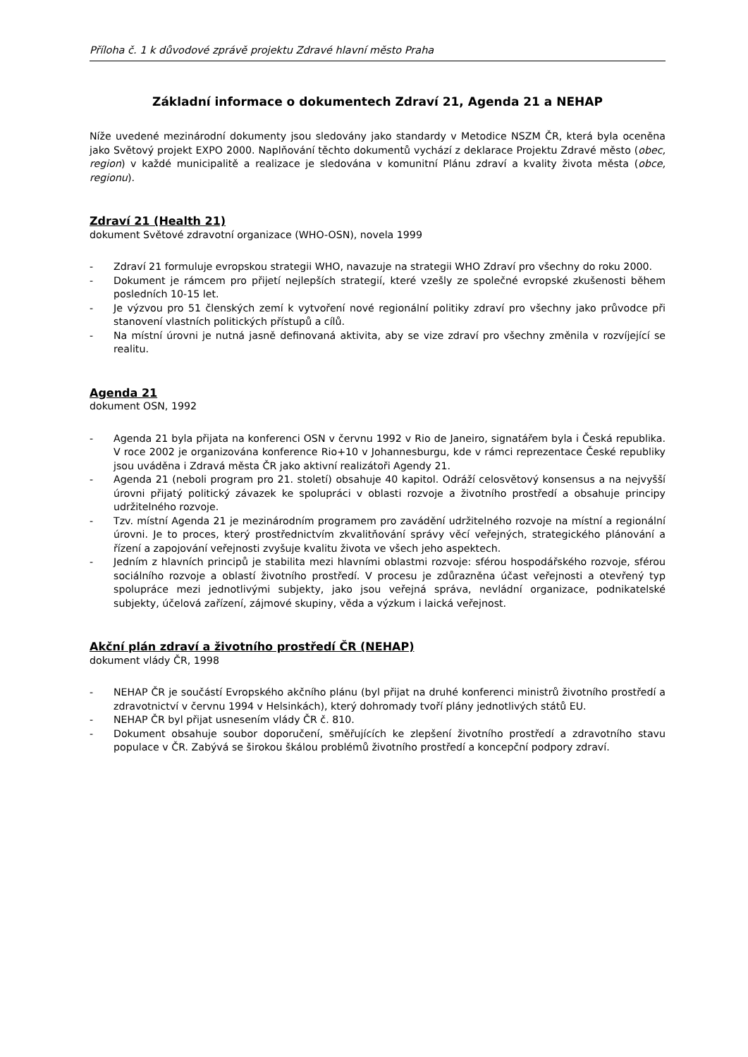Příloha č. 1 k důvodové zprávě projektu Zdravé hlavní město Praha
Základní informace o dokumentech Zdraví 21, Agenda 21 a NEHAP
Níže uvedené mezinárodní dokumenty jsou sledovány jako standardy v Metodice NSZM ČR, která byla oceněna jako Světový projekt EXPO 2000. Naplňování těchto dokumentů vychází z deklarace Projektu Zdravé město (obec, region) v každé municipalitě a realizace je sledována v komunitní Plánu zdraví a kvality života města (obce, regionu).
Zdraví 21 (Health 21)
dokument Světové zdravotní organizace (WHO-OSN), novela 1999
- Zdraví 21 formuluje evropskou strategii WHO, navazuje na strategii WHO Zdraví pro všechny do roku 2000.
- Dokument je rámcem pro přijetí nejlepších strategií, které vzešly ze společné evropské zkušenosti během posledních 10-15 let.
- Je výzvou pro 51 členských zemí k vytvoření nové regionální politiky zdraví pro všechny jako průvodce při stanovení vlastních politických přístupů a cílů.
- Na místní úrovni je nutná jasně definovaná aktivita, aby se vize zdraví pro všechny změnila v rozvíjející se realitu.
Agenda 21
dokument OSN, 1992
- Agenda 21 byla přijata na konferenci OSN v červnu 1992 v Rio de Janeiro, signatářem byla i Česká republika. V roce 2002 je organizována konference Rio+10 v Johannesburgu, kde v rámci reprezentace České republiky jsou uváděna i Zdravá města ČR jako aktivní realizátoři Agendy 21.
- Agenda 21 (neboli program pro 21. století) obsahuje 40 kapitol. Odráží celosvětový konsensus a na nejvyšší úrovni přijatý politický závazek ke spolupráci v oblasti rozvoje a životního prostředí a obsahuje principy udržitelného rozvoje.
- Tzv. místní Agenda 21 je mezinárodním programem pro zavádění udržitelného rozvoje na místní a regionální úrovni. Je to proces, který prostřednictvím zkvalitňování správy věcí veřejných, strategického plánování a řízení a zapojování veřejnosti zvyšuje kvalitu života ve všech jeho aspektech.
- Jedním z hlavních principů je stabilita mezi hlavními oblastmi rozvoje: sférou hospodářského rozvoje, sférou sociálního rozvoje a oblastí životního prostředí. V procesu je zdůrazněna účast veřejnosti a otevřený typ spolupráce mezi jednotlivými subjekty, jako jsou veřejná správa, nevládní organizace, podnikatelské subjekty, účelová zařízení, zájmové skupiny, věda a výzkum i laická veřejnost.
Akční plán zdraví a životního prostředí ČR (NEHAP)
dokument vlády ČR, 1998
- NEHAP ČR je součástí Evropského akčního plánu (byl přijat na druhé konferenci ministrů životního prostředí a zdravotnictví v červnu 1994 v Helsinkách), který dohromady tvoří plány jednotlivých států EU.
- NEHAP ČR byl přijat usnesením vlády ČR č. 810.
- Dokument obsahuje soubor doporučení, směřujících ke zlepšení životního prostředí a zdravotního stavu populace v ČR. Zabývá se širokou škálou problémů životního prostředí a koncepční podpory zdraví.